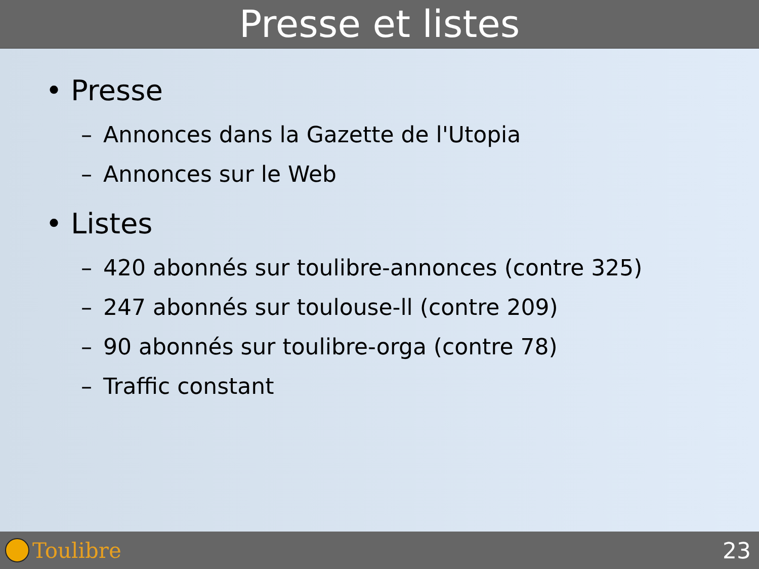Presse et listes
• Presse
– Annonces dans la Gazette de l'Utopia
– Annonces sur le Web
• Listes
– 420 abonnés sur toulibre-annonces (contre 325)
– 247 abonnés sur toulouse-ll (contre 209)
– 90 abonnés sur toulibre-orga (contre 78)
– Traffic constant
Toulibre 23